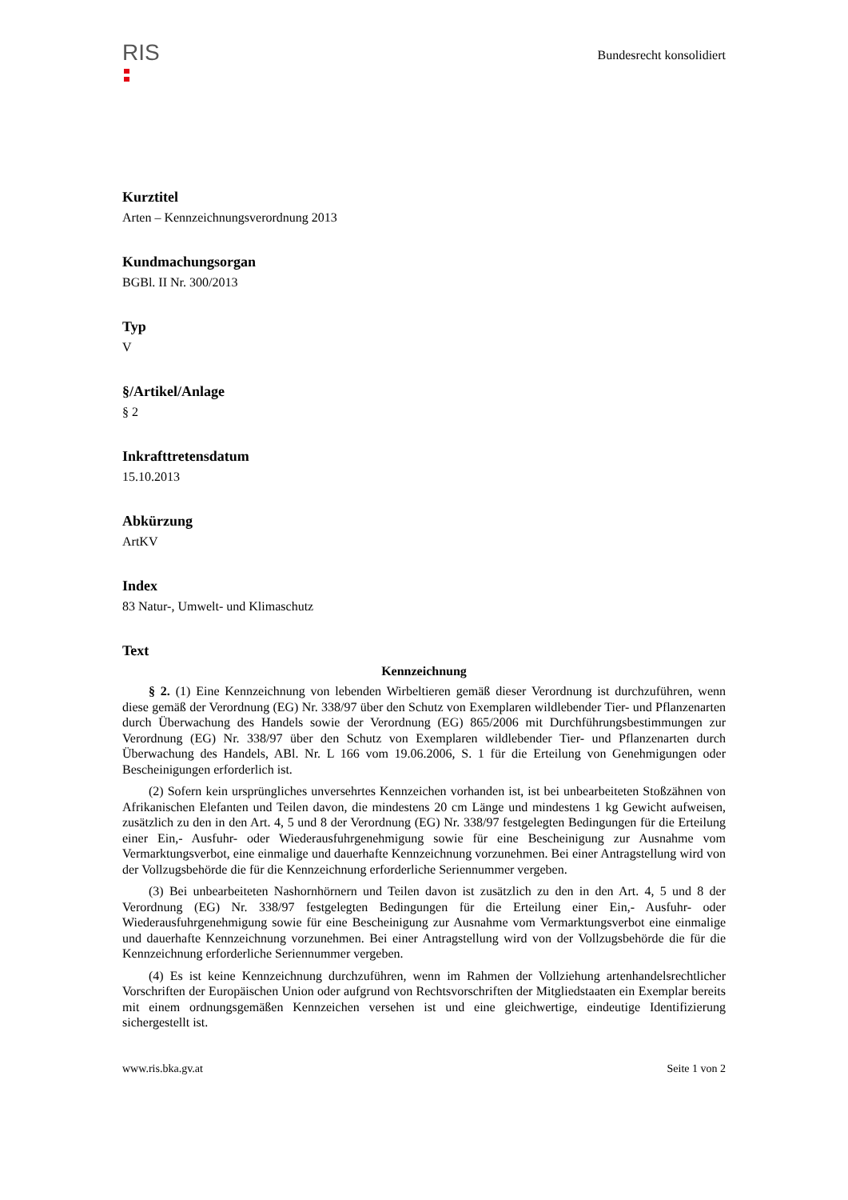RIS
Bundesrecht konsolidiert
Kurztitel
Arten – Kennzeichnungsverordnung 2013
Kundmachungsorgan
BGBl. II Nr. 300/2013
Typ
V
§/Artikel/Anlage
§ 2
Inkrafttretensdatum
15.10.2013
Abkürzung
ArtKV
Index
83 Natur-, Umwelt- und Klimaschutz
Text
Kennzeichnung
§ 2. (1) Eine Kennzeichnung von lebenden Wirbeltieren gemäß dieser Verordnung ist durchzuführen, wenn diese gemäß der Verordnung (EG) Nr. 338/97 über den Schutz von Exemplaren wildlebender Tier- und Pflanzenarten durch Überwachung des Handels sowie der Verordnung (EG) 865/2006 mit Durchführungsbestimmungen zur Verordnung (EG) Nr. 338/97 über den Schutz von Exemplaren wildlebender Tier- und Pflanzenarten durch Überwachung des Handels, ABl. Nr. L 166 vom 19.06.2006, S. 1 für die Erteilung von Genehmigungen oder Bescheinigungen erforderlich ist.
(2) Sofern kein ursprüngliches unversehrtes Kennzeichen vorhanden ist, ist bei unbearbeiteten Stoßzähnen von Afrikanischen Elefanten und Teilen davon, die mindestens 20 cm Länge und mindestens 1 kg Gewicht aufweisen, zusätzlich zu den in den Art. 4, 5 und 8 der Verordnung (EG) Nr. 338/97 festgelegten Bedingungen für die Erteilung einer Ein,- Ausfuhr- oder Wiederausfuhrgenehmigung sowie für eine Bescheinigung zur Ausnahme vom Vermarktungsverbot, eine einmalige und dauerhafte Kennzeichnung vorzunehmen. Bei einer Antragstellung wird von der Vollzugsbehörde die für die Kennzeichnung erforderliche Seriennummer vergeben.
(3) Bei unbearbeiteten Nashornhörnern und Teilen davon ist zusätzlich zu den in den Art. 4, 5 und 8 der Verordnung (EG) Nr. 338/97 festgelegten Bedingungen für die Erteilung einer Ein,- Ausfuhr- oder Wiederausfuhrgenehmigung sowie für eine Bescheinigung zur Ausnahme vom Vermarktungsverbot eine einmalige und dauerhafte Kennzeichnung vorzunehmen. Bei einer Antragstellung wird von der Vollzugsbehörde die für die Kennzeichnung erforderliche Seriennummer vergeben.
(4) Es ist keine Kennzeichnung durchzuführen, wenn im Rahmen der Vollziehung artenhandelsrechtlicher Vorschriften der Europäischen Union oder aufgrund von Rechtsvorschriften der Mitgliedstaaten ein Exemplar bereits mit einem ordnungsgemäßen Kennzeichen versehen ist und eine gleichwertige, eindeutige Identifizierung sichergestellt ist.
www.ris.bka.gv.at Seite 1 von 2